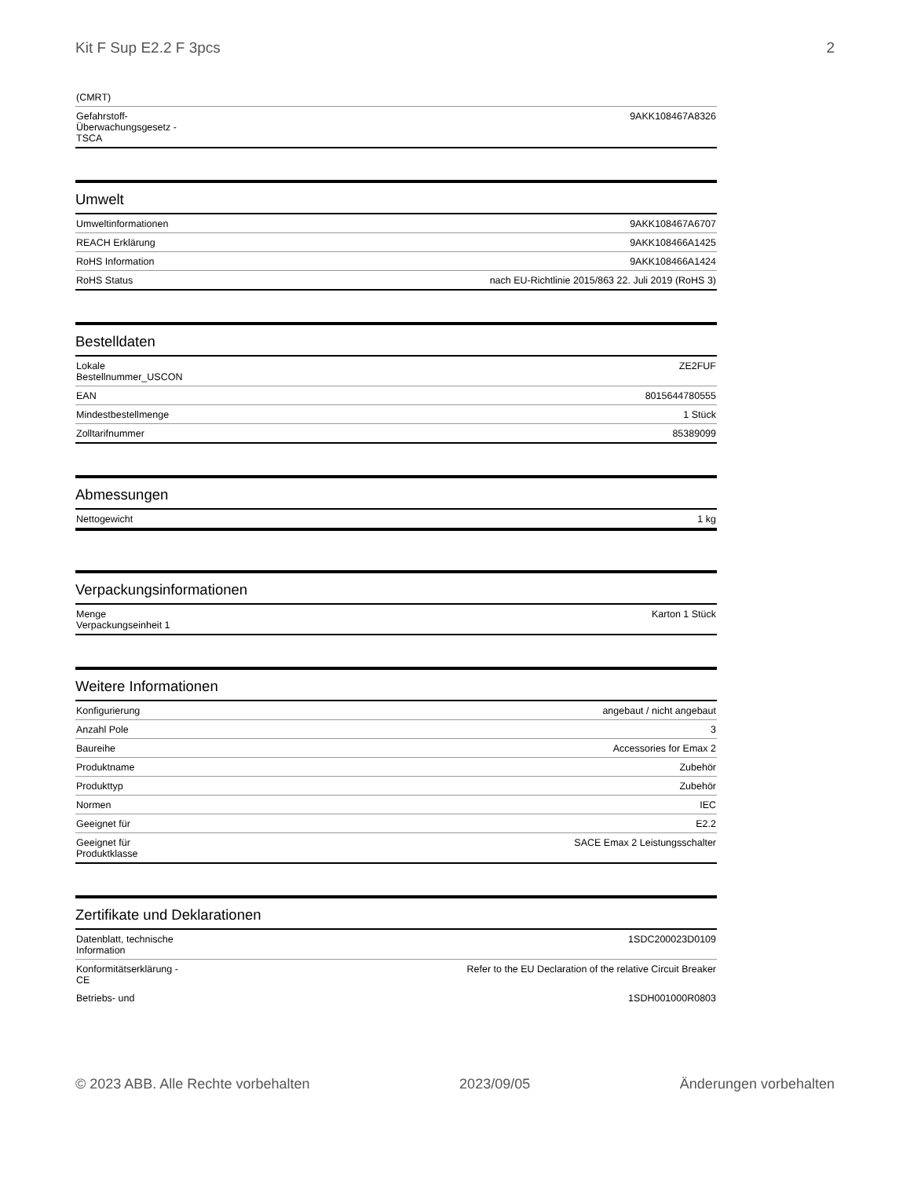Kit F Sup E2.2 F 3pcs 2
| (CMRT) | |
| Gefahrstoff- Überwachungsgesetz - TSCA | 9AKK108467A8326 |
Umwelt
| Umweltinformationen | 9AKK108467A6707 |
| REACH Erklärung | 9AKK108466A1425 |
| RoHS Information | 9AKK108466A1424 |
| RoHS Status | nach EU-Richtlinie 2015/863 22. Juli 2019 (RoHS 3) |
Bestelldaten
| Lokale Bestellnummer_USCON | ZE2FUF |
| EAN | 8015644780555 |
| Mindestbestellmenge | 1 Stück |
| Zolltarifnummer | 85389099 |
Abmessungen
| Nettogewicht | 1 kg |
Verpackungsinformationen
| Menge Verpackungseinheit 1 | Karton 1 Stück |
Weitere Informationen
| Konfigurierung | angebaut / nicht angebaut |
| Anzahl Pole | 3 |
| Baureihe | Accessories for Emax 2 |
| Produktname | Zubehör |
| Produkttyp | Zubehör |
| Normen | IEC |
| Geeignet für | E2.2 |
| Geeignet für Produktklasse | SACE Emax 2 Leistungsschalter |
Zertifikate und Deklarationen
| Datenblatt, technische Information | 1SDC200023D0109 |
| Konformitätserklärung - CE | Refer to the EU Declaration of the relative Circuit Breaker |
| Betriebs- und | 1SDH001000R0803 |
© 2023 ABB. Alle Rechte vorbehalten 2023/09/05 Änderungen vorbehalten